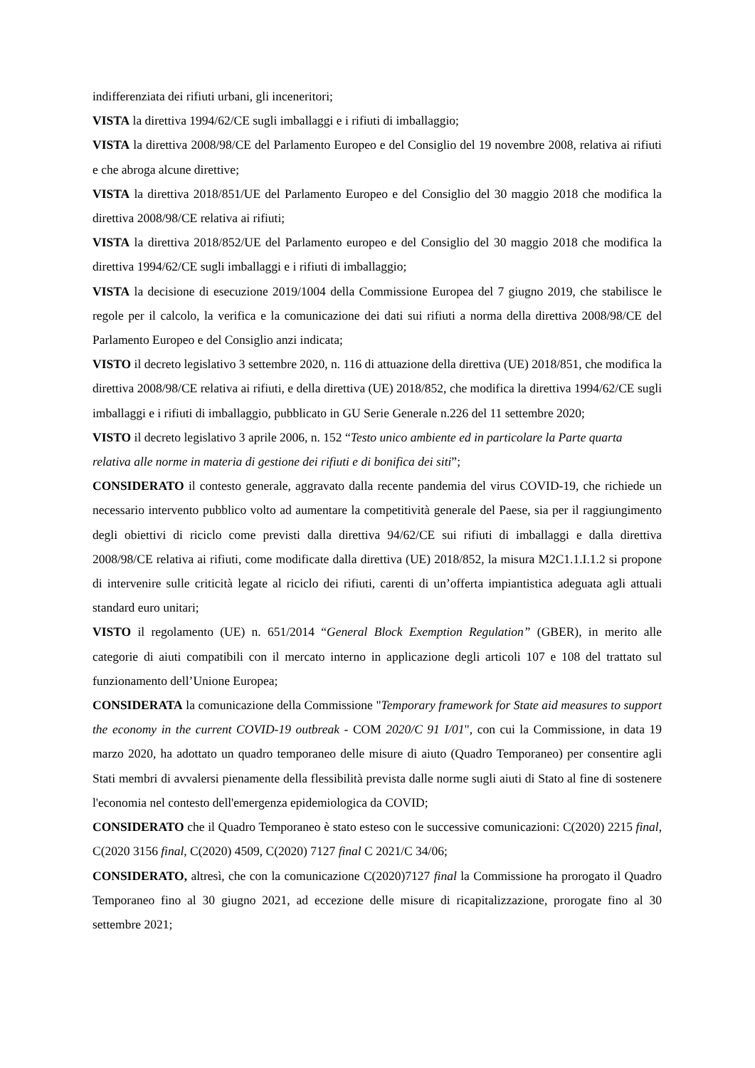indifferenziata dei rifiuti urbani, gli inceneritori;
VISTA la direttiva 1994/62/CE sugli imballaggi e i rifiuti di imballaggio;
VISTA la direttiva 2008/98/CE del Parlamento Europeo e del Consiglio del 19 novembre 2008, relativa ai rifiuti e che abroga alcune direttive;
VISTA la direttiva 2018/851/UE del Parlamento Europeo e del Consiglio del 30 maggio 2018 che modifica la direttiva 2008/98/CE relativa ai rifiuti;
VISTA la direttiva 2018/852/UE del Parlamento europeo e del Consiglio del 30 maggio 2018 che modifica la direttiva 1994/62/CE sugli imballaggi e i rifiuti di imballaggio;
VISTA la decisione di esecuzione 2019/1004 della Commissione Europea del 7 giugno 2019, che stabilisce le regole per il calcolo, la verifica e la comunicazione dei dati sui rifiuti a norma della direttiva 2008/98/CE del Parlamento Europeo e del Consiglio anzi indicata;
VISTO il decreto legislativo 3 settembre 2020, n. 116 di attuazione della direttiva (UE) 2018/851, che modifica la direttiva 2008/98/CE relativa ai rifiuti, e della direttiva (UE) 2018/852, che modifica la direttiva 1994/62/CE sugli imballaggi e i rifiuti di imballaggio, pubblicato in GU Serie Generale n.226 del 11 settembre 2020;
VISTO il decreto legislativo 3 aprile 2006, n. 152 “Testo unico ambiente ed in particolare la Parte quarta relativa alle norme in materia di gestione dei rifiuti e di bonifica dei siti”;
CONSIDERATO il contesto generale, aggravato dalla recente pandemia del virus COVID-19, che richiede un necessario intervento pubblico volto ad aumentare la competitività generale del Paese, sia per il raggiungimento degli obiettivi di riciclo come previsti dalla direttiva 94/62/CE sui rifiuti di imballaggi e dalla direttiva 2008/98/CE relativa ai rifiuti, come modificate dalla direttiva (UE) 2018/852, la misura M2C1.1.I.1.2 si propone di intervenire sulle criticità legate al riciclo dei rifiuti, carenti di un’offerta impiantistica adeguata agli attuali standard euro unitari;
VISTO il regolamento (UE) n. 651/2014 “General Block Exemption Regulation” (GBER), in merito alle categorie di aiuti compatibili con il mercato interno in applicazione degli articoli 107 e 108 del trattato sul funzionamento dell’Unione Europea;
CONSIDERATA la comunicazione della Commissione "Temporary framework for State aid measures to support the economy in the current COVID-19 outbreak - COM 2020/C 91 I/01", con cui la Commissione, in data 19 marzo 2020, ha adottato un quadro temporaneo delle misure di aiuto (Quadro Temporaneo) per consentire agli Stati membri di avvalersi pienamente della flessibilità prevista dalle norme sugli aiuti di Stato al fine di sostenere l'economia nel contesto dell'emergenza epidemiologica da COVID;
CONSIDERATO che il Quadro Temporaneo è stato esteso con le successive comunicazioni: C(2020) 2215 final, C(2020 3156 final, C(2020) 4509, C(2020) 7127 final C 2021/C 34/06;
CONSIDERATO, altresì, che con la comunicazione C(2020)7127 final la Commissione ha prorogato il Quadro Temporaneo fino al 30 giugno 2021, ad eccezione delle misure di ricapitalizzazione, prorogate fino al 30 settembre 2021;